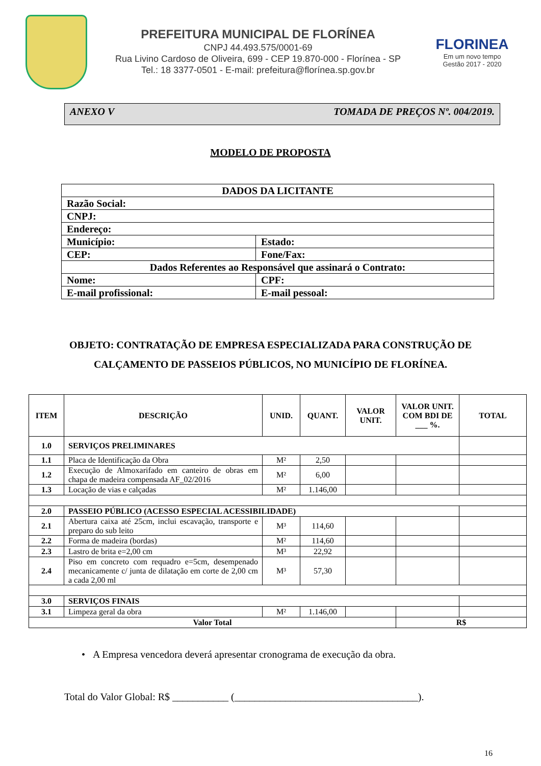PREFEITURA MUNICIPAL DE FLORÍNEA
CNPJ 44.493.575/0001-69
Rua Livino Cardoso de Oliveira, 699 - CEP 19.870-000 - Florínea - SP
Tel.: 18 3377-0501 - E-mail: prefeitura@florínea.sp.gov.br
FLORINEA
Em um novo tempo
Gestão 2017 - 2020
ANEXO V TOMADA DE PREÇOS Nº. 004/2019.
MODELO DE PROPOSTA
| DADOS DA LICITANTE | |
| Razão Social: | |
| CNPJ: | |
| Endereço: | |
| Município: | Estado: |
| CEP: | Fone/Fax: |
| Dados Referentes ao Responsável que assinará o Contrato: | |
| Nome: | CPF: |
| E-mail profissional: | E-mail pessoal: |
OBJETO: CONTRATAÇÃO DE EMPRESA ESPECIALIZADA PARA CONSTRUÇÃO DE CALÇAMENTO DE PASSEIOS PÚBLICOS, NO MUNICÍPIO DE FLORÍNEA.
| ITEM | DESCRIÇÃO | UNID. | QUANT. | VALOR UNIT. | VALOR UNIT. COM BDI DE ___ %. | TOTAL |
| --- | --- | --- | --- | --- | --- | --- |
| 1.0 | SERVIÇOS PRELIMINARES | | | | | |
| 1.1 | Placa de Identificação da Obra | M² | 2,50 | | | |
| 1.2 | Execução de Almoxarifado em canteiro de obras em chapa de madeira compensada AF_02/2016 | M² | 6,00 | | | |
| 1.3 | Locação de vias e calçadas | M² | 1.146,00 | | | |
| 2.0 | PASSEIO PÚBLICO (ACESSO ESPECIAL ACESSIBILIDADE) | | | | | |
| 2.1 | Abertura caixa até 25cm, inclui escavação, transporte e preparo do sub leito | M³ | 114,60 | | | |
| 2.2 | Forma de madeira (bordas) | M² | 114,60 | | | |
| 2.3 | Lastro de brita e=2,00 cm | M³ | 22,92 | | | |
| 2.4 | Piso em concreto com requadro e=5cm, desempenado mecanicamente c/ junta de dilatação em corte de 2,00 cm a cada 2,00 ml | M³ | 57,30 | | | |
| 3.0 | SERVIÇOS FINAIS | | | | | |
| 3.1 | Limpeza geral da obra | M² | 1.146,00 | | | |
| Valor Total | | | | | R$ | |
• A Empresa vencedora deverá apresentar cronograma de execução da obra.
Total do Valor Global: R$ ___________ (____________________________________).
16